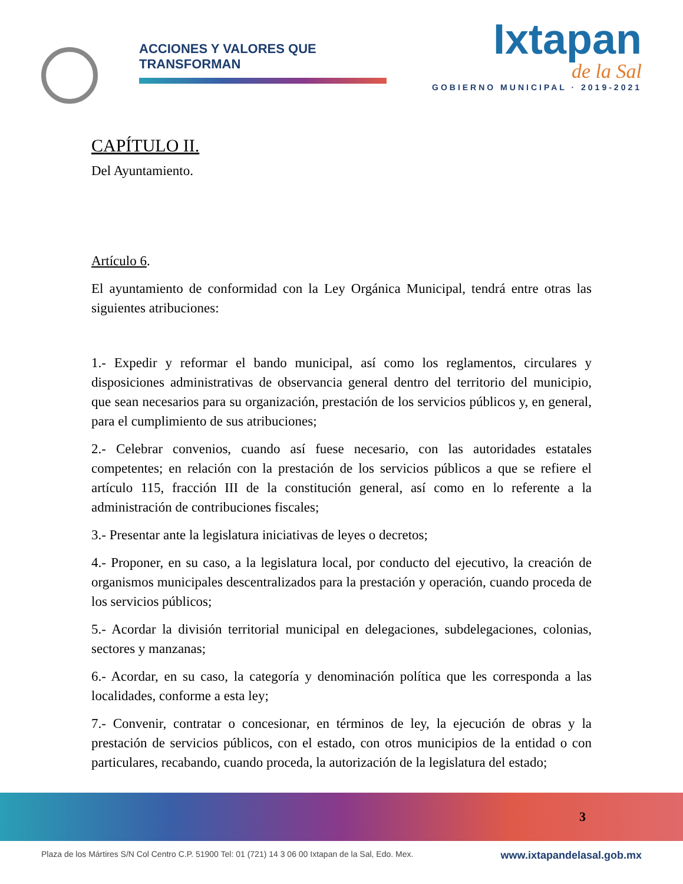ACCIONES Y VALORES QUE TRANSFORMAN
Ixtapan
de la Sal
GOBIERNO MUNICIPAL · 2019-2021
CAPÍTULO II.
Del Ayuntamiento.
Artículo 6.
El ayuntamiento de conformidad con la Ley Orgánica Municipal, tendrá entre otras las siguientes atribuciones:
1.- Expedir y reformar el bando municipal, así como los reglamentos, circulares y disposiciones administrativas de observancia general dentro del territorio del municipio, que sean necesarios para su organización, prestación de los servicios públicos y, en general, para el cumplimiento de sus atribuciones;
2.- Celebrar convenios, cuando así fuese necesario, con las autoridades estatales competentes; en relación con la prestación de los servicios públicos a que se refiere el artículo 115, fracción III de la constitución general, así como en lo referente a la administración de contribuciones fiscales;
3.- Presentar ante la legislatura iniciativas de leyes o decretos;
4.- Proponer, en su caso, a la legislatura local, por conducto del ejecutivo, la creación de organismos municipales descentralizados para la prestación y operación, cuando proceda de los servicios públicos;
5.- Acordar la división territorial municipal en delegaciones, subdelegaciones, colonias, sectores y manzanas;
6.- Acordar, en su caso, la categoría y denominación política que les corresponda a las localidades, conforme a esta ley;
7.- Convenir, contratar o concesionar, en términos de ley, la ejecución de obras y la prestación de servicios públicos, con el estado, con otros municipios de la entidad o con particulares, recabando, cuando proceda, la autorización de la legislatura del estado;
3
Plaza de los Mártires S/N Col Centro C.P. 51900 Tel: 01 (721) 14 3 06 00 Ixtapan de la Sal, Edo. Mex. www.ixtapandelasal.gob.mx